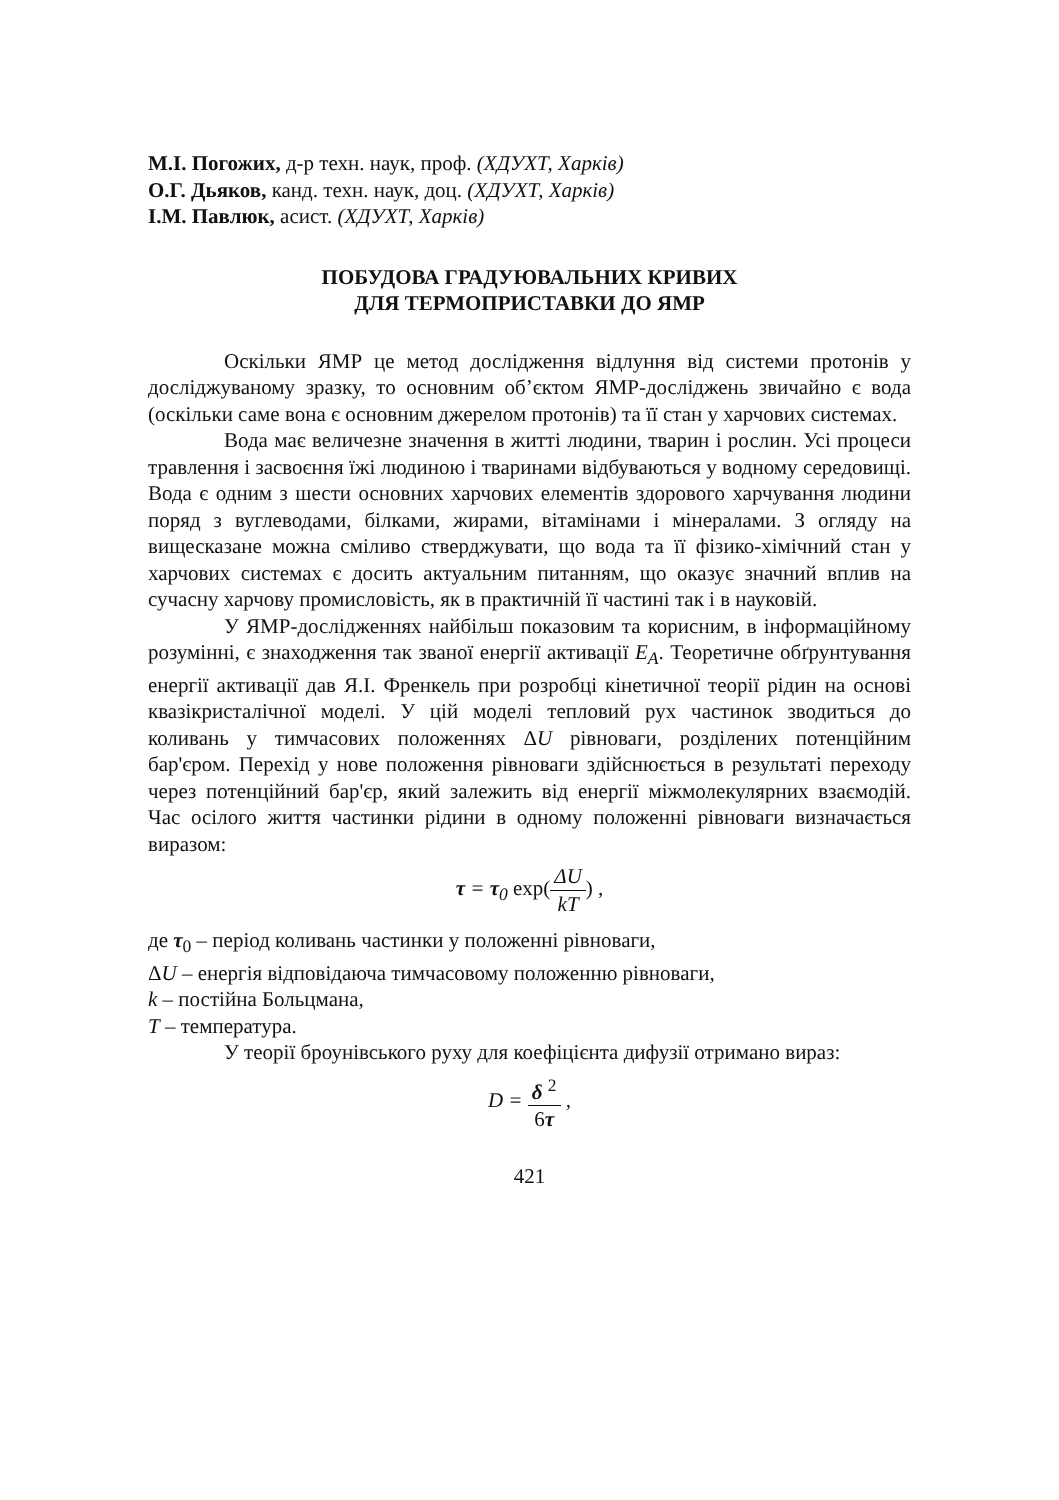М.І. Погожих, д-р техн. наук, проф. (ХДУХТ, Харків)
О.Г. Дьяков, канд. техн. наук, доц. (ХДУХТ, Харків)
І.М. Павлюк, асист. (ХДУХТ, Харків)
ПОБУДОВА ГРАДУЮВАЛЬНИХ КРИВИХ
ДЛЯ ТЕРМОПРИСТАВКИ ДО ЯМР
Оскільки ЯМР це метод дослідження відлуння від системи протонів у досліджуваному зразку, то основним об’єктом ЯМР-досліджень звичайно є вода (оскільки саме вона є основним джерелом протонів) та її стан у харчових системах.
Вода має величезне значення в житті людини, тварин і рослин. Усі процеси травлення і засвоєння їжі людиною і тваринами відбуваються у водному середовищі. Вода є одним з шести основних харчових елементів здорового харчування людини поряд з вуглеводами, білками, жирами, вітамінами і мінералами. З огляду на вищесказане можна сміливо стверджувати, що вода та її фізико-хімічний стан у харчових системах є досить актуальним питанням, що оказує значний вплив на сучасну харчову промисловість, як в практичній її частині так і в науковій.
У ЯМР-дослідженнях найбільш показовим та корисним, в інформаційному розумінні, є знаходження так званої енергії активації E<sub>A</sub>. Теоретичне обґрунтування енергії активації дав Я.І. Френкель при розробці кінетичної теорії рідин на основі квазікристалічної моделі. У цій моделі тепловий рух частинок зводиться до коливань у тимчасових положеннях ΔU рівноваги, розділених потенційним бар'єром. Перехід у нове положення рівноваги здійснюється в результаті переходу через потенційний бар'єр, який залежить від енергії міжмолекулярних взаємодій. Час осілого життя частинки рідини в одному положенні рівноваги визначається виразом:
τ = τ<sub>0</sub> exp(ΔU kT) ,
де τ<sub>0</sub> – період коливань частинки у положенні рівноваги,
ΔU – енергія відповідаюча тимчасовому положенню рівноваги,
k – постійна Больцмана,
T – температура.
У теорії броунівського руху для коефіцієнта дифузії отримано вираз:
D = δ <sup>2</sup> 6τ ,
421